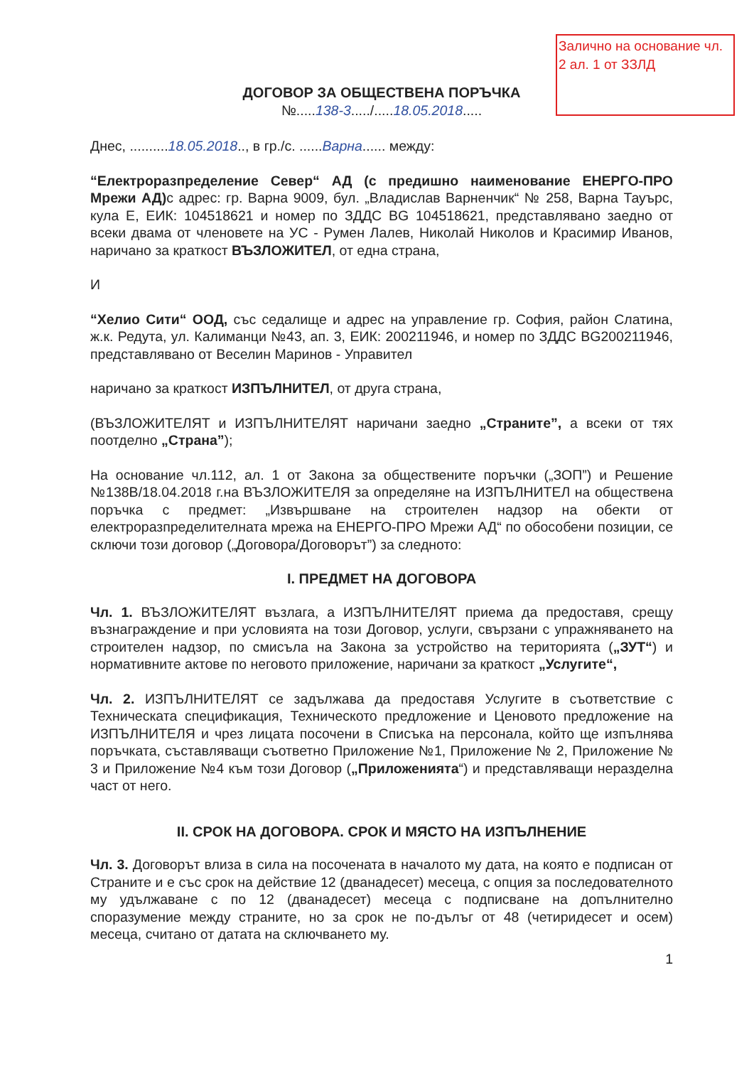Заличнo на основание чл. 2 ал. 1 от ЗЗЛД
ДОГОВОР ЗА ОБЩЕСТВЕНА ПОРЪЧКА
№.....138-3...../.....18.05.2018.....
Днес, ..........18.05.2018.., в гр./с. ......Варна...... между:
“Електроразпределение Север“ АД (с предишно наименование ЕНЕРГО-ПРО Мрежи АД) с адрес: гр. Варна 9009, бул. „Владислав Варненчик“ № 258, Варна Тауърс, кула Е, ЕИК: 104518621 и номер по ЗДДС BG 104518621, представлявано заедно от всеки двама от членовете на УС - Румен Лалев, Николай Николов и Красимир Иванов, наричано за краткост ВЪЗЛОЖИТЕЛ, от една страна,
И
“Хелио Сити“ ООД, със седалище и адрес на управление гр. София, район Слатина, ж.к. Редута, ул. Калиманци №43, ап. 3, ЕИК: 200211946, и номер по ЗДДС BG200211946, представлявано от Веселин Маринов - Управител
наричано за краткост ИЗПЪЛНИТЕЛ, от друга страна,
(ВЪЗЛОЖИТЕЛЯТ и ИЗПЪЛНИТЕЛЯТ наричани заедно „Страните”, а всеки от тях поотделно „Страна”);
На основание чл.112, ал. 1 от Закона за обществените поръчки („ЗОП”) и Решение №138В/18.04.2018 г.на ВЪЗЛОЖИТЕЛЯ за определяне на ИЗПЪЛНИТЕЛ на обществена поръчка с предмет: „Извършване на строителен надзор на обекти от електроразпределителната мрежа на ЕНЕРГО-ПРО Мрежи АД“ по обособени позиции, се сключи този договор („Договора/Договорът”) за следното:
I. ПРЕДМЕТ НА ДОГОВОРА
Чл. 1. ВЪЗЛОЖИТЕЛЯТ възлага, а ИЗПЪЛНИТЕЛЯТ приема да предоставя, срещу възнаграждение и при условията на този Договор, услуги, свързани с упражняването на строителен надзор, по смисъла на Закона за устройство на територията („ЗУТ“) и нормативните актове по неговото приложение, наричани за краткост „Услугите“,
Чл. 2. ИЗПЪЛНИТЕЛЯТ се задължава да предоставя Услугите в съответствие с Техническата спецификация, Техническото предложение и Ценовото предложение на ИЗПЪЛНИТЕЛЯ и чрез лицата посочени в Списъка на персонала, който ще изпълнява поръчката, съставляващи съответно Приложение №1, Приложение № 2, Приложение № 3 и Приложение №4 към този Договор („Приложенията“) и представляващи неразделна част от него.
II. СРОК НА ДОГОВОРА. СРОК И МЯСТО НА ИЗПЪЛНЕНИЕ
Чл. 3. Договорът влиза в сила на посочената в началото му дата, на която е подписан от Страните и е със срок на действие 12 (дванадесет) месеца, с опция за последователното му удължаване с по 12 (дванадесет) месеца с подписване на допълнително споразумение между страните, но за срок не по-дълъг от 48 (четиридесет и осем) месеца, считано от датата на сключването му.
1